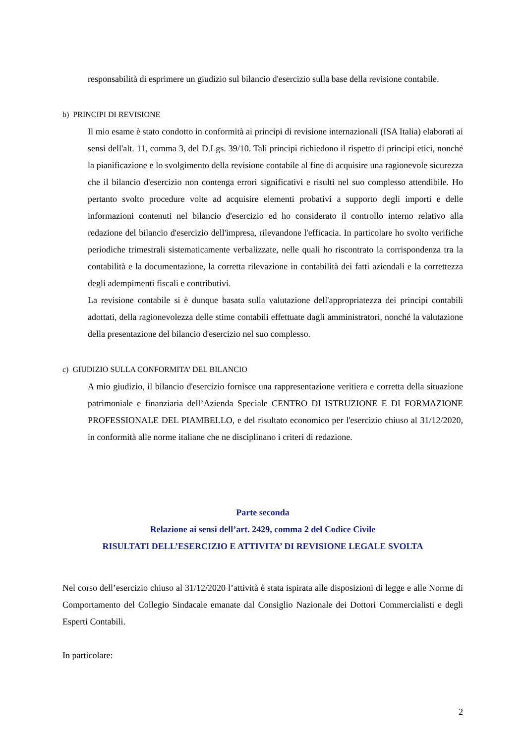responsabilità di esprimere un giudizio sul bilancio d'esercizio sulla base della revisione contabile.
b) PRINCIPI DI REVISIONE
Il mio esame è stato condotto in conformità ai principi di revisione internazionali (ISA Italia) elaborati ai sensi dell'alt. 11, comma 3, del D.Lgs. 39/10. Tali principi richiedono il rispetto di principi etici, nonché la pianificazione e lo svolgimento della revisione contabile al fine di acquisire una ragionevole sicurezza che il bilancio d'esercizio non contenga errori significativi e risulti nel suo complesso attendibile. Ho pertanto svolto procedure volte ad acquisire elementi probativi a supporto degli importi e delle informazioni contenuti nel bilancio d'esercizio ed ho considerato il controllo interno relativo alla redazione del bilancio d'esercizio dell'impresa, rilevandone l'efficacia. In particolare ho svolto verifiche periodiche trimestrali sistematicamente verbalizzate, nelle quali ho riscontrato la corrispondenza tra la contabilità e la documentazione, la corretta rilevazione in contabilità dei fatti aziendali e la correttezza degli adempimenti fiscali e contributivi.
La revisione contabile si è dunque basata sulla valutazione dell'appropriatezza dei principi contabili adottati, della ragionevolezza delle stime contabili effettuate dagli amministratori, nonché la valutazione della presentazione del bilancio d'esercizio nel suo complesso.
c) GIUDIZIO SULLA CONFORMITA’ DEL BILANCIO
A mio giudizio, il bilancio d'esercizio fornisce una rappresentazione veritiera e corretta della situazione patrimoniale e finanziaria dell’Azienda Speciale CENTRO DI ISTRUZIONE E DI FORMAZIONE PROFESSIONALE DEL PIAMBELLO, e del risultato economico per l'esercizio chiuso al 31/12/2020, in conformità alle norme italiane che ne disciplinano i criteri di redazione.
Parte seconda
Relazione ai sensi dell’art. 2429, comma 2 del Codice Civile
RISULTATI DELL’ESERCIZIO E ATTIVITA’ DI REVISIONE LEGALE SVOLTA
Nel corso dell’esercizio chiuso al 31/12/2020 l’attività è stata ispirata alle disposizioni di legge e alle Norme di Comportamento del Collegio Sindacale emanate dal Consiglio Nazionale dei Dottori Commercialisti e degli Esperti Contabili.
In particolare:
2